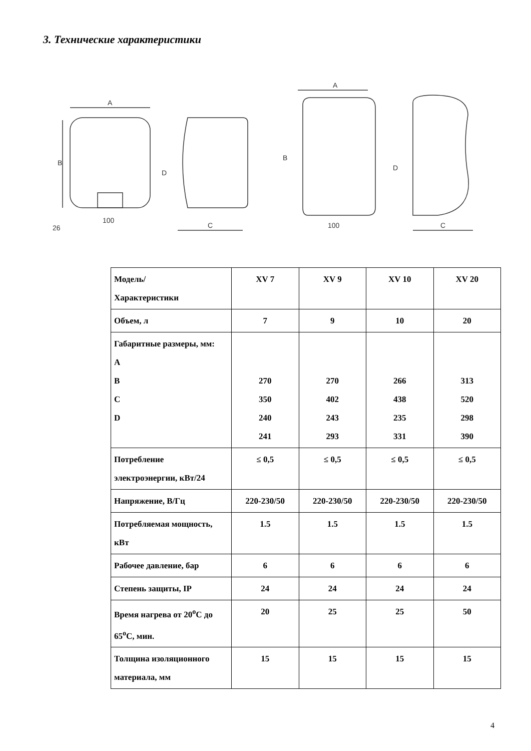3. Технические характеристики
A
B
100
26
C
D
A
B
100
C
D
| Модель/ Характеристики | XV 7 | XV 9 | XV 10 | XV 20 |
| Объем, л | 7 | 9 | 10 | 20 |
| Габаритные размеры, мм: A B C D | 270 350 240 241 | 270 402 243 293 | 266 438 235 331 | 313 520 298 390 |
| Потребление электроэнергии, кВт/24 | ≤ 0,5 | ≤ 0,5 | ≤ 0,5 | ≤ 0,5 |
| Напряжение, В/Гц | 220-230/50 | 220-230/50 | 220-230/50 | 220-230/50 |
| Потребляемая мощность, кВт | 1.5 | 1.5 | 1.5 | 1.5 |
| Рабочее давление, бар | 6 | 6 | 6 | 6 |
| Степень защиты, IP | 24 | 24 | 24 | 24 |
| Время нагрева от 20<sup>о</sup>С до 65<sup>о</sup>С, мин. | 20 | 25 | 25 | 50 |
| Толщина изоляционного материала, мм | 15 | 15 | 15 | 15 |
4